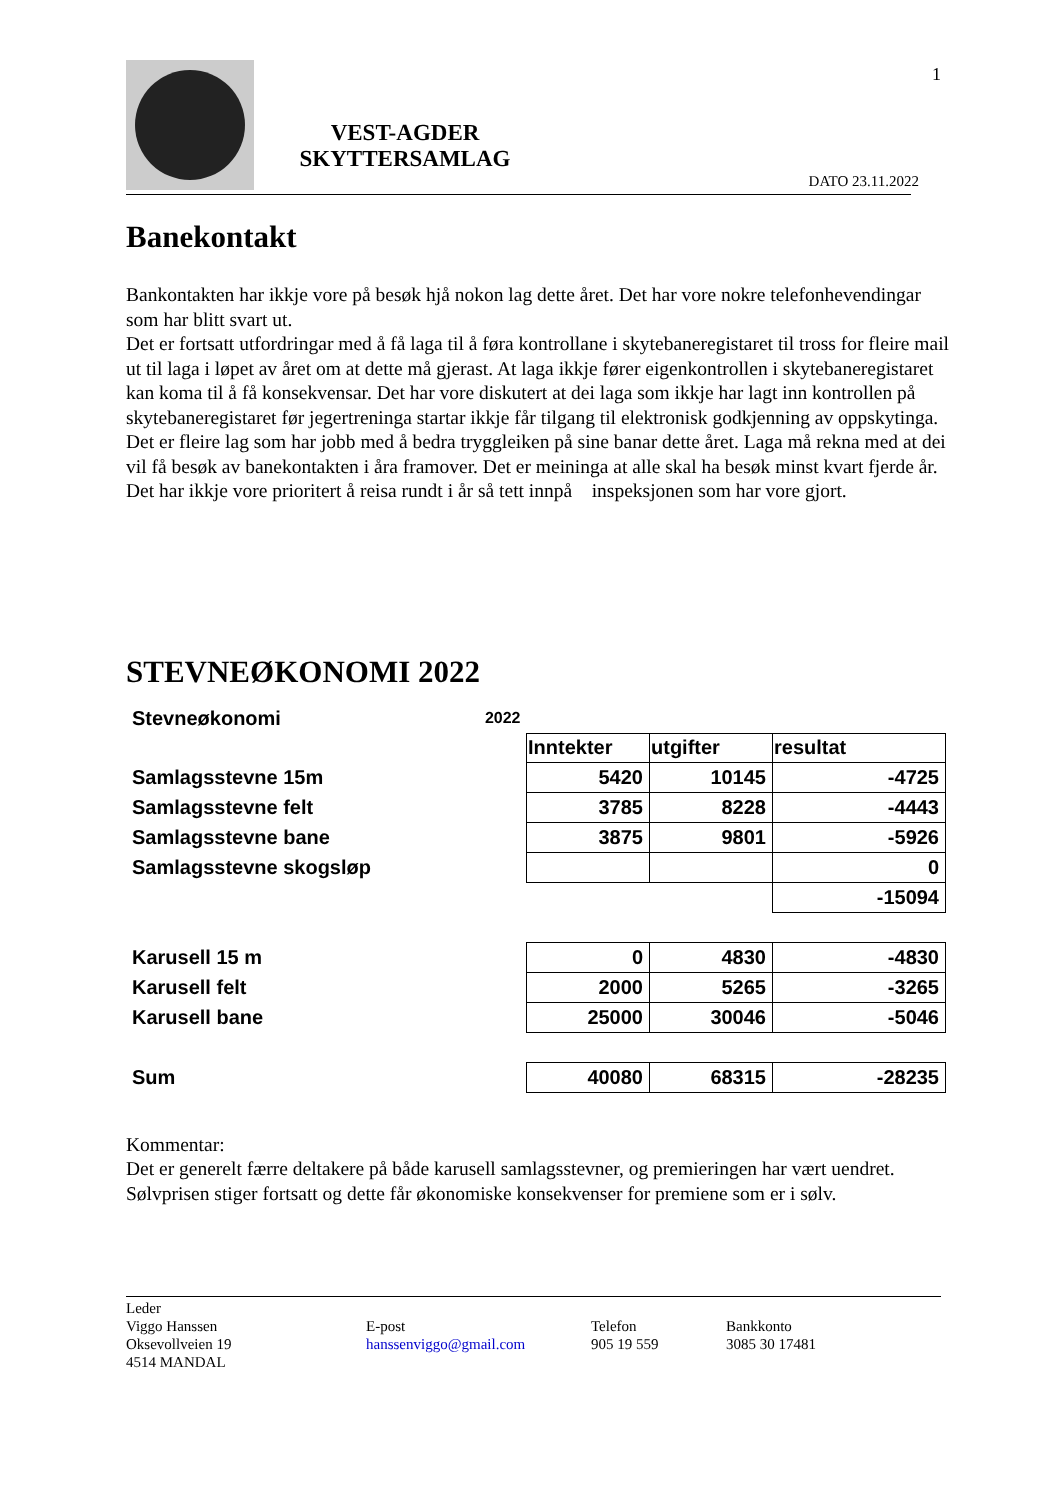VEST-AGDER SKYTTERSAMLAG
DATO 23.11.2022
1
Banekontakt
Bankontakten har ikkje vore på besøk hjå nokon lag dette året. Det har vore nokre telefonhevendingar som har blitt svart ut.
Det er fortsatt utfordringar med å få laga til å føra kontrollane i skytebaneregistaret til tross for fleire mail ut til laga i løpet av året om at dette må gjerast. At laga ikkje fører eigenkontrollen i skytebaneregistaret kan koma til å få konsekvensar. Det har vore diskutert at dei laga som ikkje har lagt inn kontrollen på skytebaneregistaret før jegertreninga startar ikkje får tilgang til elektronisk godkjenning av oppskytinga.
Det er fleire lag som har jobb med å bedra tryggleiken på sine banar dette året. Laga må rekna med at dei vil få besøk av banekontakten i åra framover. Det er meininga at alle skal ha besøk minst kvart fjerde år.
Det har ikkje vore prioritert å reisa rundt i år så tett innpå inspeksjonen som har vore gjort.
STEVNEØKONOMI 2022
| Stevneøkonomi | 2022 | | | |
| | | Inntekter | utgifter | resultat |
| Samlagsstevne 15m | | 5420 | 10145 | -4725 |
| Samlagsstevne felt | | 3785 | 8228 | -4443 |
| Samlagsstevne bane | | 3875 | 9801 | -5926 |
| Samlagsstevne skogsløp | | | | 0 |
| | | | | -15094 |
| Karusell 15 m | | 0 | 4830 | -4830 |
| Karusell felt | | 2000 | 5265 | -3265 |
| Karusell bane | | 25000 | 30046 | -5046 |
| Sum | | 40080 | 68315 | -28235 |
Kommentar:
Det er generelt færre deltakere på både karusell samlagsstevner, og premieringen har vært uendret.
Sølvprisen stiger fortsatt og dette får økonomiske konsekvenser for premiene som er i sølv.
Leder
Viggo Hanssen
Oksevollveien 19
4514 MANDAL
E-post
hanssenviggo@gmail.com
Telefon
905 19 559
Bankkonto
3085 30 17481